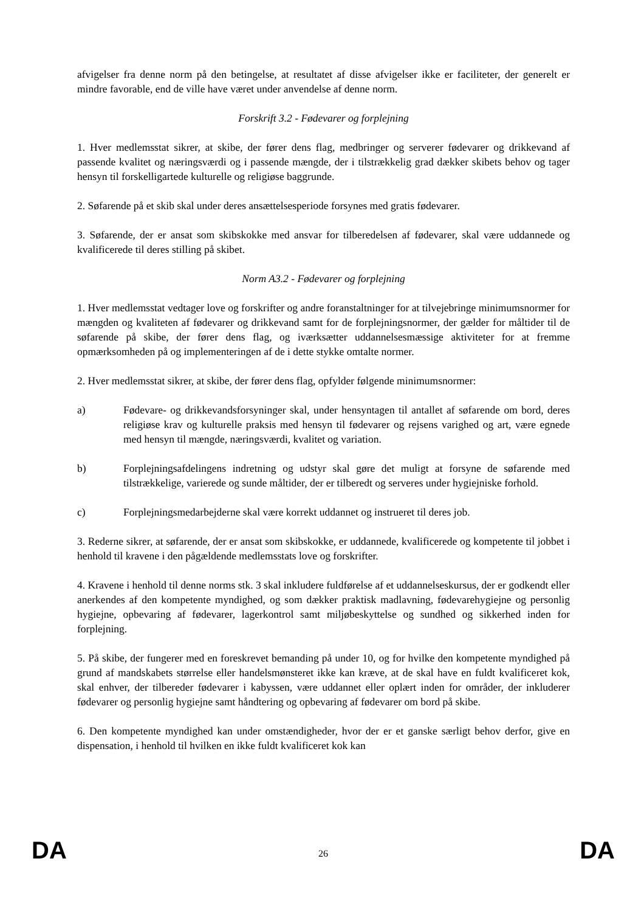afvigelser fra denne norm på den betingelse, at resultatet af disse afvigelser ikke er faciliteter, der generelt er mindre favorable, end de ville have været under anvendelse af denne norm.
Forskrift 3.2 - Fødevarer og forplejning
1. Hver medlemsstat sikrer, at skibe, der fører dens flag, medbringer og serverer fødevarer og drikkevand af passende kvalitet og næringsværdi og i passende mængde, der i tilstrækkelig grad dækker skibets behov og tager hensyn til forskelligartede kulturelle og religiøse baggrunde.
2. Søfarende på et skib skal under deres ansættelsesperiode forsynes med gratis fødevarer.
3. Søfarende, der er ansat som skibskokke med ansvar for tilberedelsen af fødevarer, skal være uddannede og kvalificerede til deres stilling på skibet.
Norm A3.2 - Fødevarer og forplejning
1. Hver medlemsstat vedtager love og forskrifter og andre foranstaltninger for at tilvejebringe minimumsnormer for mængden og kvaliteten af fødevarer og drikkevand samt for de forplejningsnormer, der gælder for måltider til de søfarende på skibe, der fører dens flag, og iværksætter uddannelsesmæssige aktiviteter for at fremme opmærksomheden på og implementeringen af de i dette stykke omtalte normer.
2. Hver medlemsstat sikrer, at skibe, der fører dens flag, opfylder følgende minimumsnormer:
a) Fødevare- og drikkevandsforsyninger skal, under hensyntagen til antallet af søfarende om bord, deres religiøse krav og kulturelle praksis med hensyn til fødevarer og rejsens varighed og art, være egnede med hensyn til mængde, næringsværdi, kvalitet og variation.
b) Forplejningsafdelingens indretning og udstyr skal gøre det muligt at forsyne de søfarende med tilstrækkelige, varierede og sunde måltider, der er tilberedt og serveres under hygiejniske forhold.
c) Forplejningsmedarbejderne skal være korrekt uddannet og instrueret til deres job.
3. Rederne sikrer, at søfarende, der er ansat som skibskokke, er uddannede, kvalificerede og kompetente til jobbet i henhold til kravene i den pågældende medlemsstats love og forskrifter.
4. Kravene i henhold til denne norms stk. 3 skal inkludere fuldførelse af et uddannelseskursus, der er godkendt eller anerkendes af den kompetente myndighed, og som dækker praktisk madlavning, fødevarehygiejne og personlig hygiejne, opbevaring af fødevarer, lagerkontrol samt miljøbeskyttelse og sundhed og sikkerhed inden for forplejning.
5. På skibe, der fungerer med en foreskrevet bemanding på under 10, og for hvilke den kompetente myndighed på grund af mandskabets størrelse eller handelsmønsteret ikke kan kræve, at de skal have en fuldt kvalificeret kok, skal enhver, der tilbereder fødevarer i kabyssen, være uddannet eller oplært inden for områder, der inkluderer fødevarer og personlig hygiejne samt håndtering og opbevaring af fødevarer om bord på skibe.
6. Den kompetente myndighed kan under omstændigheder, hvor der er et ganske særligt behov derfor, give en dispensation, i henhold til hvilken en ikke fuldt kvalificeret kok kan
DA 26 DA